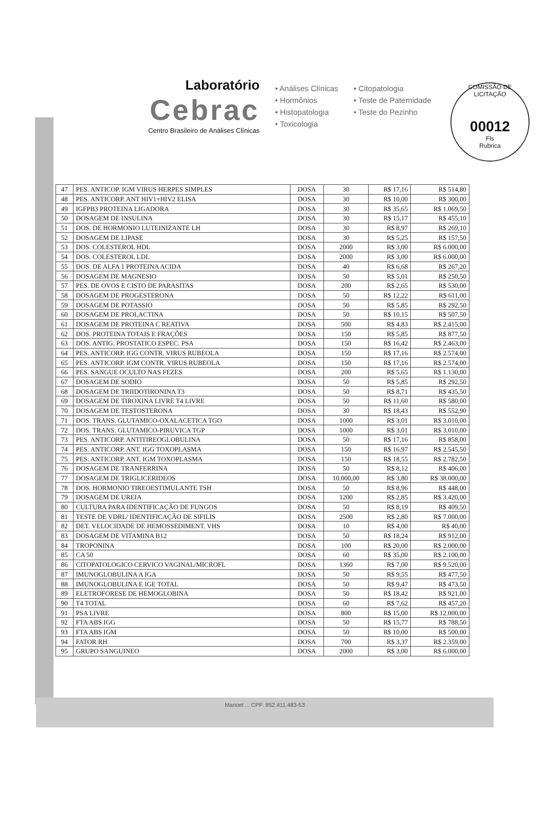COMISSÃO DE LICITAÇÃO
00012
Fls
Rubrica
Laboratório
Cebrac
Centro Brasileiro de Análises Clínicas
• Análises Clínicas
• Hormônios
• Histopatologia
• Toxicologia
• Citopatologia
• Teste de Paternidade
• Teste do Pezinho
| 47 | PES. ANTICOP. IGM VIRUS HERPES SIMPLES | DOSA | 30 | R$ 17,16 | R$ 514,80 |
| 48 | PES. ANTICORP. ANT HIV1+HIV2 ELISA | DOSA | 30 | R$ 10,00 | R$ 300,00 |
| 49 | IGFPB3 PROTEINA LIGADORA | DOSA | 30 | R$ 35,65 | R$ 1.069,50 |
| 50 | DOSAGEM DE INSULINA | DOSA | 30 | R$ 15,17 | R$ 455,10 |
| 51 | DOS. DE HORMONIO LUTEINIZANTE LH | DOSA | 30 | R$ 8,97 | R$ 269,10 |
| 52 | DOSAGEM DE LIPASE | DOSA | 30 | R$ 5,25 | R$ 157,50 |
| 53 | DOS. COLESTEROL HDL | DOSA | 2000 | R$ 3,00 | R$ 6.000,00 |
| 54 | DOS. COLESTEROL LDL | DOSA | 2000 | R$ 3,00 | R$ 6.000,00 |
| 55 | DOS. DE ALFA 1 PROTEINA ACIDA | DOSA | 40 | R$ 6,68 | R$ 267,20 |
| 56 | DOSAGEM DE MAGNESIO | DOSA | 50 | R$ 5,01 | R$ 250,50 |
| 57 | PES. DE OVOS E CISTO DE PARASITAS | DOSA | 200 | R$ 2,65 | R$ 530,00 |
| 58 | DOSAGEM DE PROGESTERONA | DOSA | 50 | R$ 12,22 | R$ 611,00 |
| 59 | DOSAGEM DE POTASSIO | DOSA | 50 | R$ 5,85 | R$ 292,50 |
| 60 | DOSAGEM DE PROLACTINA | DOSA | 50 | R$ 10,15 | R$ 507,50 |
| 61 | DOSAGEM DE PROTEINA C REATIVA | DOSA | 500 | R$ 4,83 | R$ 2.415,00 |
| 62 | DOS. PROTEINA TOTAIS E FRAÇÕES | DOSA | 150 | R$ 5,85 | R$ 877,50 |
| 63 | DOS. ANTIG. PROSTATICO ESPEC. PSA | DOSA | 150 | R$ 16,42 | R$ 2.463,00 |
| 64 | PES. ANTICORP. IGG CONTR. VIRUS RUBEOLA | DOSA | 150 | R$ 17,16 | R$ 2.574,00 |
| 65 | PES. ANTICORP. IGM CONTR. VIRUS RUBEOLA | DOSA | 150 | R$ 17,16 | R$ 2.574,00 |
| 66 | PES. SANGUE OCULTO NAS FEZES | DOSA | 200 | R$ 5,65 | R$ 1.130,00 |
| 67 | DOSAGEM DE SODIO | DOSA | 50 | R$ 5,85 | R$ 292,50 |
| 68 | DOSAGEM DE TRIIDOTIRONINA T3 | DOSA | 50 | R$ 8,71 | R$ 435,50 |
| 69 | DOSAGEM DE TIROXINA LIVRE T4 LIVRE | DOSA | 50 | R$ 11,60 | R$ 580,00 |
| 70 | DOSAGEM DE TESTOSTERONA | DOSA | 30 | R$ 18,43 | R$ 552,90 |
| 71 | DOS. TRANS. GLUTAMICO-OXALACETICA TGO | DOSA | 1000 | R$ 3,01 | R$ 3.010,00 |
| 72 | DOS. TRANS. GLUTAMICO-PIRUVICA TGP | DOSA | 1000 | R$ 3,01 | R$ 3.010,00 |
| 73 | PES. ANTICORP. ANTITIREOGLOBULINA | DOSA | 50 | R$ 17,16 | R$ 858,00 |
| 74 | PES. ANTICORP. ANT. IGG TOXOPLASMA | DOSA | 150 | R$ 16,97 | R$ 2.545,50 |
| 75 | PES. ANTICORP. ANT. IGM TOXOPLASMA | DOSA | 150 | R$ 18,55 | R$ 2.782,50 |
| 76 | DOSAGEM DE TRANFERRINA | DOSA | 50 | R$ 8,12 | R$ 406,00 |
| 77 | DOSAGEM DE TRIGLICERIDEOS | DOSA | 10.000,00 | R$ 3,80 | R$ 38.000,00 |
| 78 | DOS. HORMONIO TIREOESTIMULANTE TSH | DOSA | 50 | R$ 8,96 | R$ 448,00 |
| 79 | DOSAGEM DE UREIA | DOSA | 1200 | R$ 2,85 | R$ 3.420,00 |
| 80 | CULTURA PARA IDENTIFICAÇÃO DE FUNGOS | DOSA | 50 | R$ 8,19 | R$ 409,50 |
| 81 | TESTE DE VDRL/ IDENTIFICAÇÃO DE SIFILIS | DOSA | 2500 | R$ 2,80 | R$ 7.000,00 |
| 82 | DET. VELOCIDADE DE HEMOSSEDIMENT. VHS | DOSA | 10 | R$ 4,00 | R$ 40,00 |
| 83 | DOSAGEM DE VITAMINA B12 | DOSA | 50 | R$ 18,24 | R$ 912,00 |
| 84 | TROPONINA | DOSA | 100 | R$ 20,00 | R$ 2.000,00 |
| 85 | CA 50 | DOSA | 60 | R$ 35,00 | R$ 2.100,00 |
| 86 | CITOPATOLOGICO CERVICO VAGINAL/MICROFL | DOSA | 1360 | R$ 7,00 | R$ 9.520,00 |
| 87 | IMUNOGLOBULINA A IGA | DOSA | 50 | R$ 9,55 | R$ 477,50 |
| 88 | IMUNOGLOBULINA E IGE TOTAL | DOSA | 50 | R$ 9,47 | R$ 473,50 |
| 89 | ELETROFORESE DE HEMOGLOBINA | DOSA | 50 | R$ 18,42 | R$ 921,00 |
| 90 | T4 TOTAL | DOSA | 60 | R$ 7,62 | R$ 457,20 |
| 91 | PSA LIVRE | DOSA | 800 | R$ 15,00 | R$ 12.000,00 |
| 92 | FTA ABS IGG | DOSA | 50 | R$ 15,77 | R$ 788,50 |
| 93 | FTA ABS IGM | DOSA | 50 | R$ 10,00 | R$ 500,00 |
| 94 | FATOR RH | DOSA | 700 | R$ 3,37 | R$ 2.359,00 |
| 95 | GRUPO SANGUINEO | DOSA | 2000 | R$ 3,00 | R$ 6.000,00 |
Manoel ... CPF: 852.411.483-53